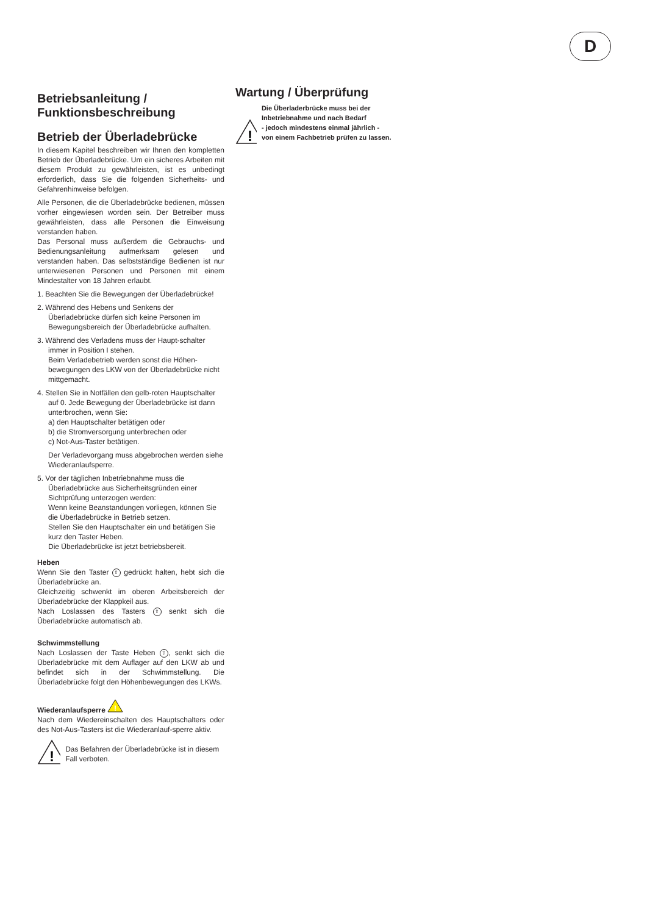D
Betriebsanleitung /
Funktionsbeschreibung
Betrieb der Überladebrücke
In diesem Kapitel beschreiben wir Ihnen den kompletten Betrieb der Überladebrücke. Um ein sicheres Arbeiten mit diesem Produkt zu gewährleisten, ist es unbedingt erforderlich, dass Sie die folgenden Sicherheits- und Gefahrenhinweise befolgen.
Alle Personen, die die Überladebrücke bedienen, müssen vorher eingewiesen worden sein. Der Betreiber muss gewährleisten, dass alle Personen die Einweisung verstanden haben.
Das Personal muss außerdem die Gebrauchs- und Bedienungsanleitung aufmerksam gelesen und verstanden haben. Das selbstständige Bedienen ist nur unterwiesenen Personen und Personen mit einem Mindestalter von 18 Jahren erlaubt.
1. Beachten Sie die Bewegungen der Überladebrücke!
2. Während des Hebens und Senkens der Überladebrücke dürfen sich keine Personen im Bewegungsbereich der Überladebrücke aufhalten.
3. Während des Verladens muss der Haupt-schalter immer in Position I stehen.
Beim Verladebetrieb werden sonst die Höhen-bewegungen des LKW von der Überladebrücke nicht mittgemacht.
4. Stellen Sie in Notfällen den gelb-roten Hauptschalter auf 0. Jede Bewegung der Überladebrücke ist dann unterbrochen, wenn Sie:
a) den Hauptschalter betätigen oder
b) die Stromversorgung unterbrechen oder
c) Not-Aus-Taster betätigen.
Der Verladevorgang muss abgebrochen werden siehe Wiederanlaufsperre.
5. Vor der täglichen Inbetriebnahme muss die Überladebrücke aus Sicherheitsgründen einer Sichtprüfung unterzogen werden:
Wenn keine Beanstandungen vorliegen, können Sie die Überladebrücke in Betrieb setzen.
Stellen Sie den Hauptschalter ein und betätigen Sie kurz den Taster Heben.
Die Überladebrücke ist jetzt betriebsbereit.
Heben
Wenn Sie den Taster ⇧ gedrückt halten, hebt sich die Überladebrücke an.
Gleichzeitig schwenkt im oberen Arbeitsbereich der Überladebrücke der Klappkeil aus.
Nach Loslassen des Tasters ⇧ senkt sich die Überladebrücke automatisch ab.
Schwimmstellung
Nach Loslassen der Taste Heben ⇧, senkt sich die Überladebrücke mit dem Auflager auf den LKW ab und befindet sich in der Schwimmstellung. Die Überladebrücke folgt den Höhenbewegungen des LKWs.
Wiederanlaufsperre
!
Nach dem Wiedereinschalten des Hauptschalters oder des Not-Aus-Tasters ist die Wiederanlauf-sperre aktiv.
!
Das Befahren der Überladebrücke ist in diesem Fall verboten.
Wartung / Überprüfung
!
Die Überladerbrücke muss bei der Inbetriebnahme und nach Bedarf
- jedoch mindestens einmal jährlich -
von einem Fachbetrieb prüfen zu lassen.